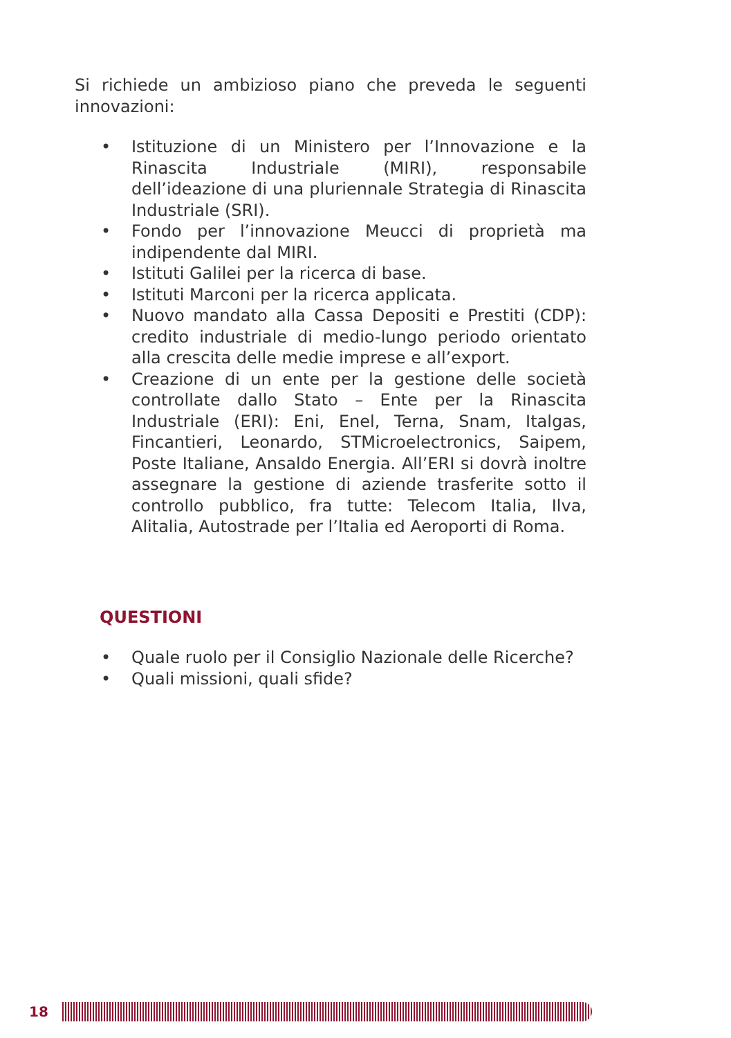Si richiede un ambizioso piano che preveda le seguenti innovazioni:
• Istituzione di un Ministero per l’Innovazione e la Rinascita Industriale (MIRI), responsabile dell’ideazione di una pluriennale Strategia di Rinascita Industriale (SRI).
• Fondo per l’innovazione Meucci di proprietà ma indipendente dal MIRI.
• Istituti Galilei per la ricerca di base.
• Istituti Marconi per la ricerca applicata.
• Nuovo mandato alla Cassa Depositi e Prestiti (CDP): credito industriale di medio-lungo periodo orientato alla crescita delle medie imprese e all’export.
• Creazione di un ente per la gestione delle società controllate dallo Stato – Ente per la Rinascita Industriale (ERI): Eni, Enel, Terna, Snam, Italgas, Fincantieri, Leonardo, STMicroelectronics, Saipem, Poste Italiane, Ansaldo Energia. All’ERI si dovrà inoltre assegnare la gestione di aziende trasferite sotto il controllo pubblico, fra tutte: Telecom Italia, Ilva, Alitalia, Autostrade per l’Italia ed Aeroporti di Roma.
QUESTIONI
• Quale ruolo per il Consiglio Nazionale delle Ricerche?
• Quali missioni, quali sfide?
18